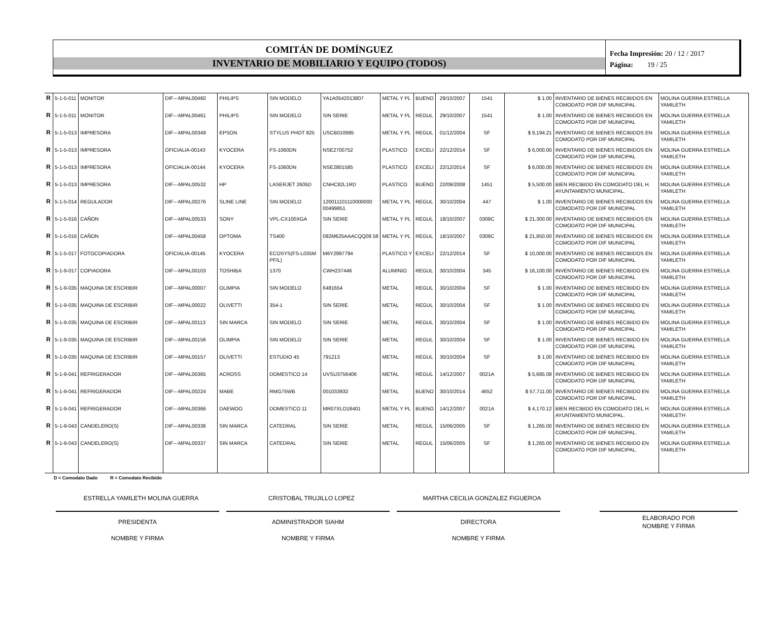COMITÁN DE DOMÍNGUEZ
INVENTARIO DE MOBILIARIO Y EQUIPO (TODOS)
Fecha Impresión: 20 / 12 / 2017
Página: 19 / 25
| R | 5-1-5-011 | MONITOR | DIF---MPAL00460 | PHILIPS | SIN MODELO | YA1A0542013807 | METAL Y PL | BUENO | 29/10/2007 | 1541 | $ 1.00 | INVENTARIO DE BIENES RECIBIDOS EN COMODATO POR DIF MUNICIPAL | MOLINA GUERRA ESTRELLA YAMILETH |
| R | 5-1-5-011 | MONITOR | DIF---MPAL00461 | PHILIPS | SIN MODELO | SIN SERIE | METAL Y PL | REGUL | 29/10/2007 | 1541 | $ 1.00 | INVENTARIO DE BIENES RECIBIDOS EN COMODATO POR DIF MUNICIPAL | MOLINA GUERRA ESTRELLA YAMILETH |
| R | 5-1-5-013 | IMPRESORA | DIF---MPAL00349 | EPSON | STYLUS PHOT 825 | USCB010995 | METAL Y PL | REGUL | 01/12/2004 | SF | $ 9,194.21 | INVENTARIO DE BIENES RECIBIDOS EN COMODATO POR DIF MUNICIPAL | MOLINA GUERRA ESTRELLA YAMILETH |
| R | 5-1-5-013 | IMPRESORA | OFICIALIA-00143 | KYOCERA | FS-1060DN | NSE2700752 | PLASTICO | EXCELI | 22/12/2014 | SF | $ 6,000.00 | INVENTARIO DE BIENES RECIBIDOS EN COMODATO POR DIF MUNICIPAL | MOLINA GUERRA ESTRELLA YAMILETH |
| R | 5-1-5-013 | IMPRESORA | OFICIALIA-00144 | KYOCERA | FS-1060DN | NSE2801585 | PLASTICO | EXCELI | 22/12/2014 | SF | $ 6,000.00 | INVENTARIO DE BIENES RECIBIDOS EN COMODATO POR DIF MUNICIPAL | MOLINA GUERRA ESTRELLA YAMILETH |
| R | 5-1-5-013 | IMPRESORA | DIF---MPAL00532 | HP | LASERJET 2605D | CNHC82L1RD | PLASTICO | BUENO | 22/09/2008 | 1451 | $ 5,500.00 | BIEN RECIBIDO EN COMODATO DEL H. AYUNTAMIENTO MUNICIPAL. | MOLINA GUERRA ESTRELLA YAMILETH |
| R | 5-1-5-014 | REGULADOR | DIF---MPAL00276 | SLINE LINE | SIN MODELO | 120011101110000000 00499851 | METAL Y PL | REGUL | 30/10/2004 | 447 | $ 1.00 | INVENTARIO DE BIENES RECIBIDOS EN COMODATO POR DIF MUNICIPAL | MOLINA GUERRA ESTRELLA YAMILETH |
| R | 5-1-5-016 | CAÑON | DIF---MPAL00533 | SONY | VPL-CX100XGA | SIN SERIE | METAL Y PL | REGUL | 18/10/2007 | 0309C | $ 21,300.00 | INVENTARIO DE BIENES RECIBIDOS EN COMODATO POR DIF MUNICIPAL | MOLINA GUERRA ESTRELLA YAMILETH |
| R | 5-1-5-016 | CAÑON | DIF---MPAL00458 | OPTOMA | TS400 | 082M625AAACQQ08 58 | METAL Y PL | REGUL | 18/10/2007 | 0309C | $ 21,850.00 | INVENTARIO DE BIENES RECIBIDOS EN COMODATO POR DIF MUNICIPAL | MOLINA GUERRA ESTRELLA YAMILETH |
| R | 5-1-5-017 | FOTOCOPIADORA | OFICIALIA-00145 | KYOCERA | ECOSYS(FS-L035M PF/L) | M6Y2997794 | PLASTICO Y | EXCELI | 22/12/2014 | SF | $ 10,000.00 | INVENTARIO DE BIENES RECIBIDOS EN COMODATO POR DIF MUNICIPAL | MOLINA GUERRA ESTRELLA YAMILETH |
| R | 5-1-9-017 | COPIADORA | DIF---MPAL00103 | TOSHIBA | 1370 | CWH237446 | ALUMINIO | REGUL | 30/10/2004 | 345 | $ 16,100.00 | INVENTARIO DE BIENES RECIBIDO EN COMODATO POR DIF MUNICIPAL | MOLINA GUERRA ESTRELLA YAMILETH |
| R | 5-1-9-035 | MAQUINA DE ESCRIBIR | DIF---MPAL00007 | OLIMPIA | SIN MODELO | 6481654 | METAL | REGUL | 30/10/2004 | SF | $ 1.00 | INVENTARIO DE BIENES RECIBIDO EN COMODATO POR DIF MUNICIPAL | MOLINA GUERRA ESTRELLA YAMILETH |
| R | 5-1-9-035 | MAQUINA DE ESCRIBIR | DIF---MPAL00022 | OLIVETTI | 354-1 | SIN SERIE | METAL | REGUL | 30/10/2004 | SF | $ 1.00 | INVENTARIO DE BIENES RECIBIDO EN COMODATO POR DIF MUNICIPAL | MOLINA GUERRA ESTRELLA YAMILETH |
| R | 5-1-9-035 | MAQUINA DE ESCRIBIR | DIF---MPAL00113 | SIN MARCA | SIN MODELO | SIN SERIE | METAL | REGUL | 30/10/2004 | SF | $ 1.00 | INVENTARIO DE BIENES RECIBIDO EN COMODATO POR DIF MUNICIPAL | MOLINA GUERRA ESTRELLA YAMILETH |
| R | 5-1-9-035 | MAQUINA DE ESCRIBIR | DIF---MPAL00156 | OLIMPIA | SIN MODELO | SIN SERIE | METAL | REGUL | 30/10/2004 | SF | $ 1.00 | INVENTARIO DE BIENES RECIBIDO EN COMODATO POR DIF MUNICIPAL | MOLINA GUERRA ESTRELLA YAMILETH |
| R | 5-1-9-035 | MAQUINA DE ESCRIBIR | DIF---MPAL00157 | OLIVETTI | ESTUDIO 45 | 791213 | METAL | REGUL | 30/10/2004 | SF | $ 1.00 | INVENTARIO DE BIENES RECIBIDO EN COMODATO POR DIF MUNICIPAL | MOLINA GUERRA ESTRELLA YAMILETH |
| R | 5-1-9-041 | REFRIGERADOR | DIF---MPAL00365 | ACROSS | DOMESTICO 14 | UVSU3756406 | METAL | REGUL | 14/12/2007 | 0021A | $ 5,685.08 | INVENTARIO DE BIENES RECIBIDO EN COMODATO POR DIF MUNICIPAL | MOLINA GUERRA ESTRELLA YAMILETH |
| R | 5-1-9-041 | REFRIGERADOR | DIF---MPAL00224 | MABE | RMG75WB | 001033932 | METAL | BUENO | 30/10/2014 | 4652 | $ 57,711.00 | INVENTARIO DE BIENES RECIBIDO EN COMODATO POR DIF MUNICIPAL. | MOLINA GUERRA ESTRELLA YAMILETH |
| R | 5-1-9-041 | REFRIGERADOR | DIF---MPAL00366 | DAEWOO | DOMESTICO 11 | MR07XLO18401 | METAL Y PL | BUENO | 14/12/2007 | 0021A | $ 4,170.12 | BIEN RECIBIDO EN COMODATO DEL H. AYUNTAMIENTO MUNICIPAL. | MOLINA GUERRA ESTRELLA YAMILETH |
| R | 5-1-9-043 | CANDELERO(S) | DIF---MPAL00336 | SIN MARCA | CATEDRAL | SIN SERIE | METAL | REGUL | 15/06/2005 | SF | $ 1,265.00 | INVENTARIO DE BIENES RECIBIDO EN COMODATO POR DIF MUNICIPAL. | MOLINA GUERRA ESTRELLA YAMILETH |
| R | 5-1-9-043 | CANDELERO(S) | DIF---MPAL00337 | SIN MARCA | CATEDRAL | SIN SERIE | METAL | REGUL | 15/06/2005 | SF | $ 1,265.00 | INVENTARIO DE BIENES RECIBIDO EN COMODATO POR DIF MUNICIPAL. | MOLINA GUERRA ESTRELLA YAMILETH |
D = Comodato Dado R = Comodato Recibido
ESTRELLA YAMILETH MOLINA GUERRA CRISTOBAL TRUJILLO LOPEZ MARTHA CECILIA GONZALEZ FIGUEROA
PRESIDENTA
NOMBRE Y FIRMA
ADMINISTRADOR SIAHM
NOMBRE Y FIRMA
DIRECTORA
NOMBRE Y FIRMA
ELABORADO POR
NOMBRE Y FIRMA